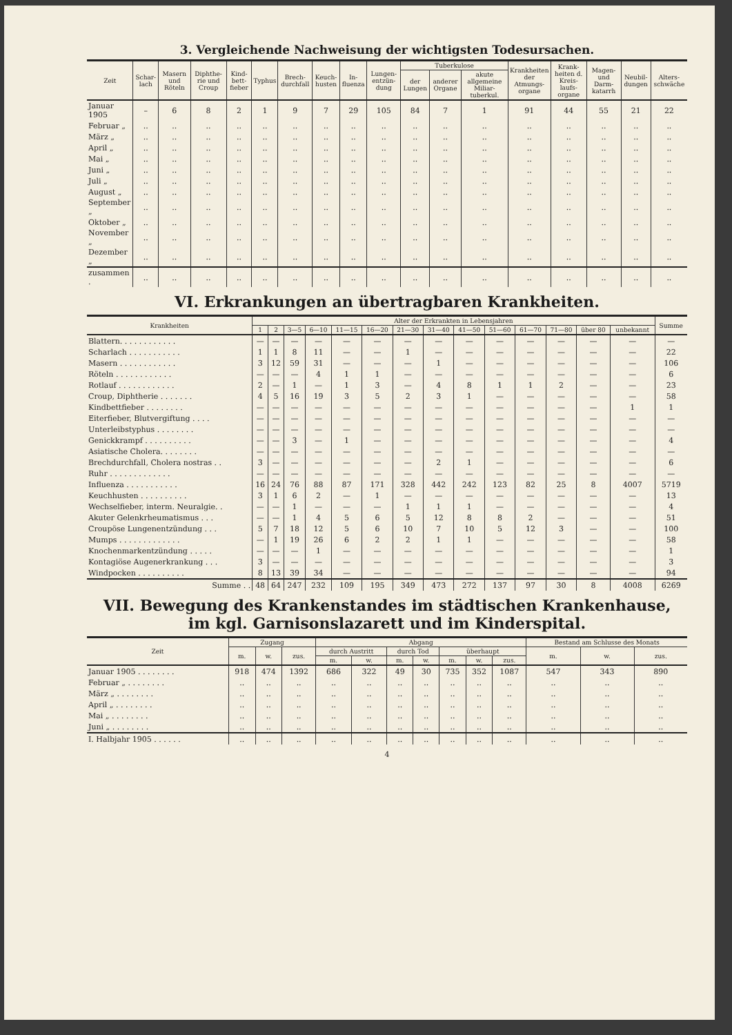3. Vergleichende Nachweisung der wichtigsten Todesursachen.
| Zeit | Schar­lach | Masern und Röteln | Diphthe­rie und Croup | Kind­bett­fieber | Typhus | Brech­durchfall | Keuch­husten | In­fluenza | Lungen­entzün­dung | Tuberkulose | | | Krank­heiten der Atmungs­organe | Krank­heiten d. Kreis­laufs­organe | Magen- und Darm­katarrh | Neu­bil­dungen | Alters­schwäche |
| --- | --- | --- | --- | --- | --- | --- | --- | --- | --- | --- | --- | --- | --- | --- | --- | --- | --- |
| | | | | | | | | | | der Lungen | anderer Organe | akute allgemeine Miliar­tuberkul. | | | | | |
| Januar 1905 | – | 6 | 8 | 2 | 1 | 9 | 7 | 29 | 105 | 84 | 7 | 1 | 91 | 44 | 55 | 21 | 22 |
| Februar „ | .. | .. | .. | .. | .. | .. | .. | .. | .. | .. | .. | .. | .. | .. | .. | .. | .. |
| März „ | .. | .. | .. | .. | .. | .. | .. | .. | .. | .. | .. | .. | .. | .. | .. | .. | .. |
| April „ | .. | .. | .. | .. | .. | .. | .. | .. | .. | .. | .. | .. | .. | .. | .. | .. | .. |
| Mai „ | .. | .. | .. | .. | .. | .. | .. | .. | .. | .. | .. | .. | .. | .. | .. | .. | .. |
| Juni „ | .. | .. | .. | .. | .. | .. | .. | .. | .. | .. | .. | .. | .. | .. | .. | .. | .. |
| Juli „ | .. | .. | .. | .. | .. | .. | .. | .. | .. | .. | .. | .. | .. | .. | .. | .. | .. |
| August „ | .. | .. | .. | .. | .. | .. | .. | .. | .. | .. | .. | .. | .. | .. | .. | .. | .. |
| September „ | .. | .. | .. | .. | .. | .. | .. | .. | .. | .. | .. | .. | .. | .. | .. | .. | .. |
| Oktober „ | .. | .. | .. | .. | .. | .. | .. | .. | .. | .. | .. | .. | .. | .. | .. | .. | .. |
| November „ | .. | .. | .. | .. | .. | .. | .. | .. | .. | .. | .. | .. | .. | .. | .. | .. | .. |
| Dezember „ | .. | .. | .. | .. | .. | .. | .. | .. | .. | .. | .. | .. | .. | .. | .. | .. | .. |
| zusammen . | .. | .. | .. | .. | .. | .. | .. | .. | .. | .. | .. | .. | .. | .. | .. | .. | .. |
VI. Erkrankungen an übertragbaren Krankheiten.
| Krankheiten | Alter der Erkrankten in Lebensjahren | | | | | | | | | | | | | | Summe |
| --- | --- | --- | --- | --- | --- | --- | --- | --- | --- | --- | --- | --- | --- | --- | --- |
| | 1 | 2 | 3—5 | 6—10 | 11—15 | 16—20 | 21—30 | 31—40 | 41—50 | 51—60 | 61—70 | 71—80 | über 80 | unbe­kannt | |
| Blattern. . . . . . . . . . . . | — | — | — | — | — | — | — | — | — | — | — | — | — | — | — |
| Scharlach . . . . . . . . . . . | 1 | 1 | 8 | 11 | — | — | 1 | — | — | — | — | — | — | — | 22 |
| Masern . . . . . . . . . . . . | 3 | 12 | 59 | 31 | — | — | — | 1 | — | — | — | — | — | — | 106 |
| Röteln . . . . . . . . . . . . | — | — | — | 4 | 1 | 1 | — | — | — | — | — | — | — | — | 6 |
| Rotlauf . . . . . . . . . . . . | 2 | — | 1 | — | 1 | 3 | — | 4 | 8 | 1 | 1 | 2 | — | — | 23 |
| Croup, Diphtherie . . . . . . . | 4 | 5 | 16 | 19 | 3 | 5 | 2 | 3 | 1 | — | — | — | — | — | 58 |
| Kindbettfieber . . . . . . . . | — | — | — | — | — | — | — | — | — | — | — | — | — | 1 | 1 |
| Eiterfieber, Blutvergiftung . . . . | — | — | — | — | — | — | — | — | — | — | — | — | — | — | — |
| Unterleibstyphus . . . . . . . . | — | — | — | — | — | — | — | — | — | — | — | — | — | — | — |
| Genickkrampf . . . . . . . . . . | — | — | 3 | — | 1 | — | — | — | — | — | — | — | — | — | 4 |
| Asiatische Cholera. . . . . . . . | — | — | — | — | — | — | — | — | — | — | — | — | — | — | — |
| Brechdurchfall, Cholera nostras . . | 3 | — | — | — | — | — | — | 2 | 1 | — | — | — | — | — | 6 |
| Ruhr . . . . . . . . . . . . . | — | — | — | — | — | — | — | — | — | — | — | — | — | — | — |
| Influenza . . . . . . . . . . . | 16 | 24 | 76 | 88 | 87 | 171 | 328 | 442 | 242 | 123 | 82 | 25 | 8 | 4007 | 5719 |
| Keuchhusten . . . . . . . . . . | 3 | 1 | 6 | 2 | — | 1 | — | — | — | — | — | — | — | — | 13 |
| Wechselfieber, interm. Neuralgie. . | — | — | 1 | — | — | — | 1 | 1 | 1 | — | — | — | — | — | 4 |
| Akuter Gelenkrheumatismus . . . | — | — | 1 | 4 | 5 | 6 | 5 | 12 | 8 | 8 | 2 | — | — | — | 51 |
| Croupöse Lungenentzündung . . . | 5 | 7 | 18 | 12 | 5 | 6 | 10 | 7 | 10 | 5 | 12 | 3 | — | — | 100 |
| Mumps . . . . . . . . . . . . . | — | 1 | 19 | 26 | 6 | 2 | 2 | 1 | 1 | — | — | — | — | — | 58 |
| Knochenmarkentzündung . . . . . | — | — | — | 1 | — | — | — | — | — | — | — | — | — | — | 1 |
| Kontagiöse Augenerkrankung . . . | 3 | — | — | — | — | — | — | — | — | — | — | — | — | — | 3 |
| Windpocken . . . . . . . . . . | 8 | 13 | 39 | 34 | — | — | — | — | — | — | — | — | — | — | 94 |
| Summe . . | 48 | 64 | 247 | 232 | 109 | 195 | 349 | 473 | 272 | 137 | 97 | 30 | 8 | 4008 | 6269 |
VII. Bewegung des Krankenstandes im städtischen Krankenhause,
im kgl. Garnisonslazarett und im Kinderspital.
| Zeit | Zugang | | | Abgang | | | | | | | Bestand am Schlusse des Monats | | |
| --- | --- | --- | --- | --- | --- | --- | --- | --- | --- | --- | --- | --- | --- |
| | m. | w. | zus. | durch Austritt | | durch Tod | | überhaupt | | | m. | w. | zus. |
| | | | | m. | w. | m. | w. | m. | w. | zus. | | | |
| Januar 1905 . . . . . . . . | 918 | 474 | 1392 | 686 | 322 | 49 | 30 | 735 | 352 | 1087 | 547 | 343 | 890 |
| Februar „ . . . . . . . . | .. | .. | .. | .. | .. | .. | .. | .. | .. | .. | .. | .. | .. |
| März „ . . . . . . . . | .. | .. | .. | .. | .. | .. | .. | .. | .. | .. | .. | .. | .. |
| April „ . . . . . . . . | .. | .. | .. | .. | .. | .. | .. | .. | .. | .. | .. | .. | .. |
| Mai „ . . . . . . . . | .. | .. | .. | .. | .. | .. | .. | .. | .. | .. | .. | .. | .. |
| Juni „ . . . . . . . . | .. | .. | .. | .. | .. | .. | .. | .. | .. | .. | .. | .. | .. |
| I. Halbjahr 1905 . . . . . . | .. | .. | .. | .. | .. | .. | .. | .. | .. | .. | .. | .. | .. |
4